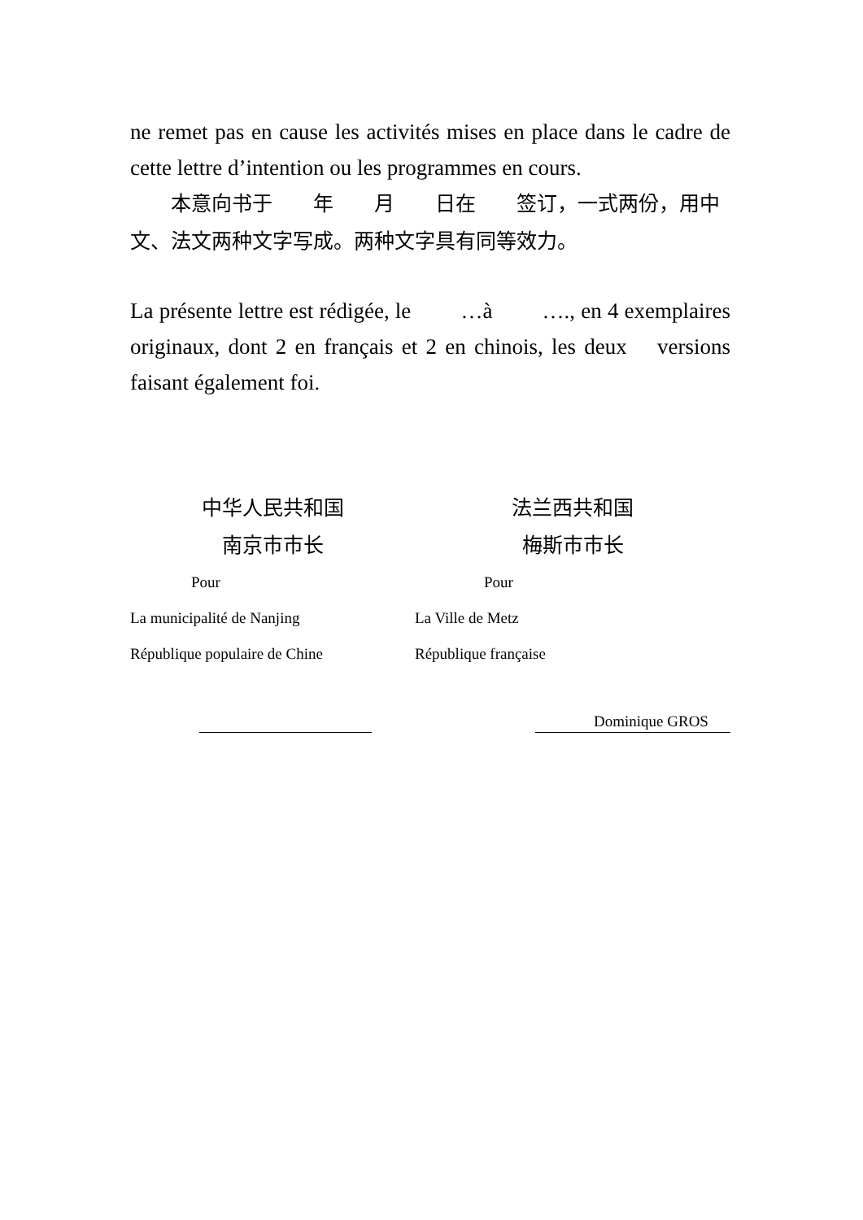ne remet pas en cause les activités mises en place dans le cadre de cette lettre d’intention ou les programmes en cours.
  本意向书于  年  月  日在  签订，一式两份，用中文、法文两种文字写成。两种文字具有同等效力。
La présente lettre est rédigée, le   …à   …., en 4 exemplaires originaux, dont 2 en français et 2 en chinois, les deux  versions faisant également foi.
中华人民共和国
南京市市长
Pour
La municipalité de Nanjing
République populaire de Chine
法兰西共和国
梅斯市市长
Pour
La Ville de Metz
République française
Dominique GROS